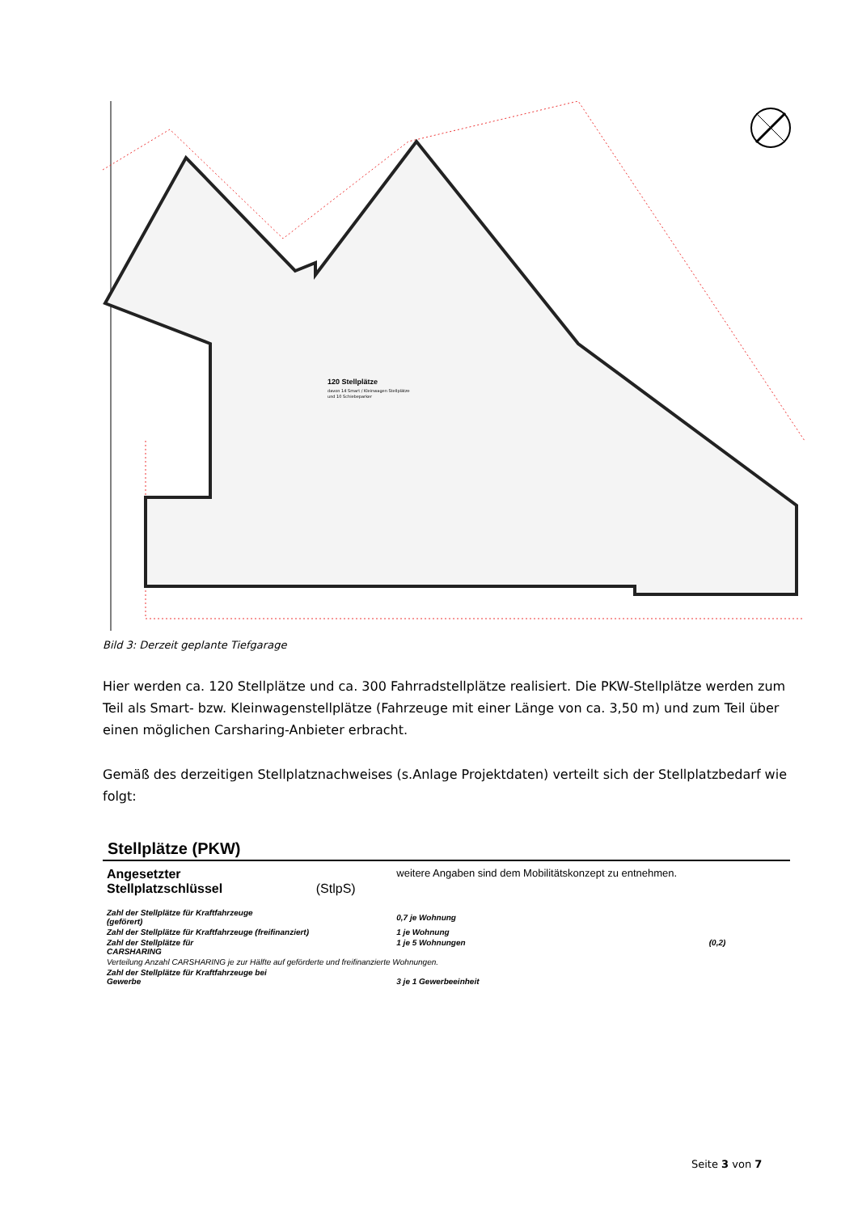120 Stellplätze
davon 14 Smart / Kleinwagen Stellplätze
und 10 Schiebeparker
Bild 3: Derzeit geplante Tiefgarage
Hier werden ca. 120 Stellplätze und ca. 300 Fahrradstellplätze realisiert. Die PKW-Stellplätze werden zum Teil als Smart- bzw. Kleinwagenstellplätze (Fahrzeuge mit einer Länge von ca. 3,50 m) und zum Teil über einen möglichen Carsharing-Anbieter erbracht.
Gemäß des derzeitigen Stellplatznachweises (s.Anlage Projektdaten) verteilt sich der Stellplatzbedarf wie folgt:
Stellplätze (PKW)
| Angesetzter Stellplatzschlüssel | (StlpS) | weitere Angaben sind dem Mobilitätskonzept zu entnehmen. | |
| Zahl der Stellplätze für Kraftfahrzeuge (geförert) | | 0,7 je Wohnung | |
| Zahl der Stellplätze für Kraftfahrzeuge (freifinanziert) | | 1 je Wohnung | |
| Zahl der Stellplätze für CARSHARING | | 1 je 5 Wohnungen | (0,2) |
| Verteilung Anzahl CARSHARING je zur Hälfte auf geförderte und freifinanzierte Wohnungen. | | | |
| Zahl der Stellplätze für Kraftfahrzeuge bei Gewerbe | | 3 je 1 Gewerbeeinheit | |
Seite 3 von 7